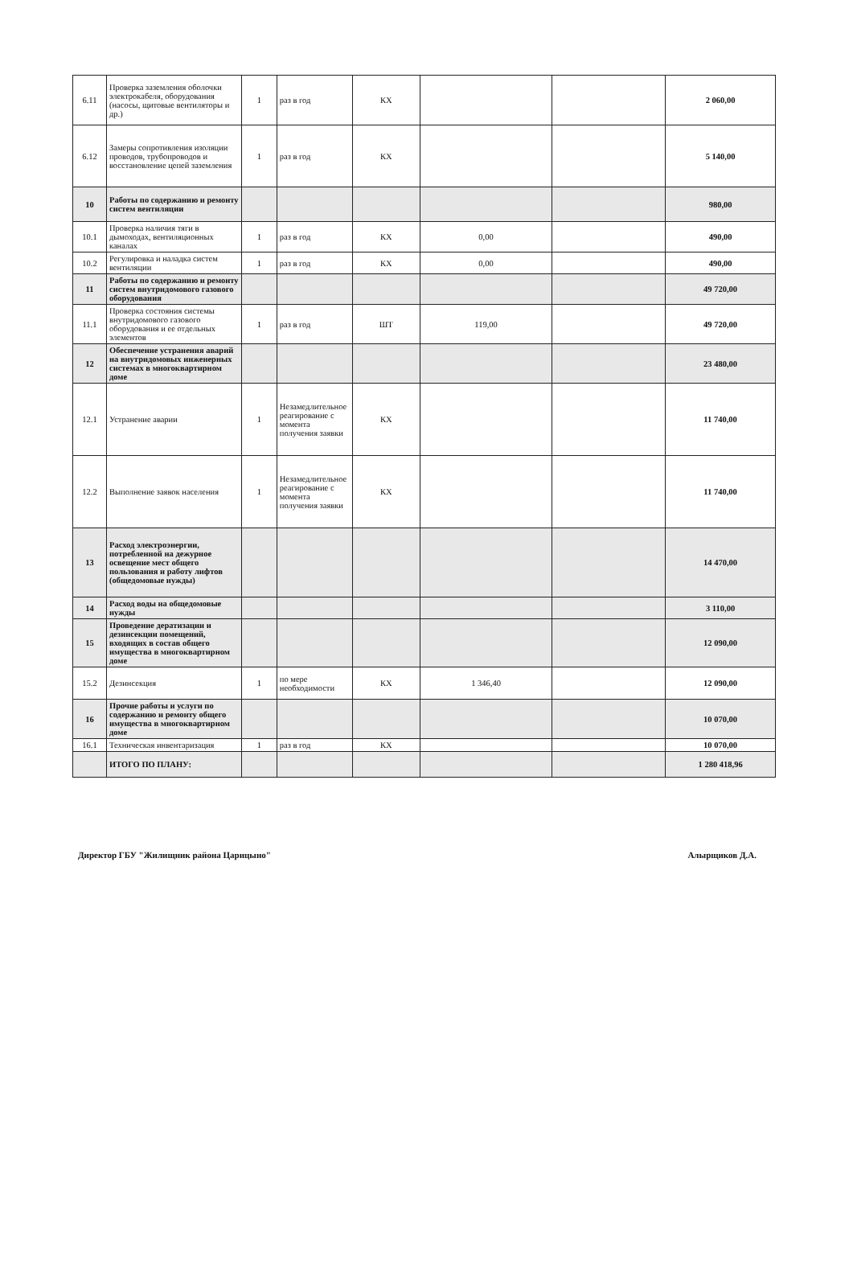| 6.11 | Проверка заземления оболочки электрокабеля, оборудования (насосы, щитовые вентиляторы и др.) | 1 | раз в год | КХ | | | 2 060,00 |
| 6.12 | Замеры сопротивления изоляции проводов, трубопроводов и восстановление цепей заземления | 1 | раз в год | КХ | | | 5 140,00 |
| 10 | Работы по содержанию и ремонту систем вентиляции | | | | | | 980,00 |
| 10.1 | Проверка наличия тяги в дымоходах, вентиляционных каналах | 1 | раз в год | КХ | 0,00 | | 490,00 |
| 10.2 | Регулировка и наладка систем вентиляции | 1 | раз в год | КХ | 0,00 | | 490,00 |
| 11 | Работы по содержанию и ремонту систем внутридомового газового оборудования | | | | | | 49 720,00 |
| 11.1 | Проверка состояния системы внутридомового газового оборудования и ее отдельных элементов | 1 | раз в год | ШТ | 119,00 | | 49 720,00 |
| 12 | Обеспечение устранения аварий на внутридомовых инженерных системах в многоквартирном доме | | | | | | 23 480,00 |
| 12.1 | Устранение аварии | 1 | Незамедлительное реагирование с момента получения заявки | КХ | | | 11 740,00 |
| 12.2 | Выполнение заявок населения | 1 | Незамедлительное реагирование с момента получения заявки | КХ | | | 11 740,00 |
| 13 | Расход электроэнергии, потребленной на дежурное освещение мест общего пользования и работу лифтов (общедомовые нужды) | | | | | | 14 470,00 |
| 14 | Расход воды на общедомовые нужды | | | | | | 3 110,00 |
| 15 | Проведение дератизации и дезинсекции помещений, входящих в состав общего имущества в многоквартирном доме | | | | | | 12 090,00 |
| 15.2 | Дезинсекция | 1 | по мере необходимости | КХ | 1 346,40 | | 12 090,00 |
| 16 | Прочие работы и услуги по содержанию и ремонту общего имущества в многоквартирном доме | | | | | | 10 070,00 |
| 16.1 | Техническая инвентаризация | 1 | раз в год | КХ | | | 10 070,00 |
| | ИТОГО ПО ПЛАНУ: | | | | | | 1 280 418,96 |
Директор ГБУ "Жилищник района Царицыно" Алырщиков Д.А.